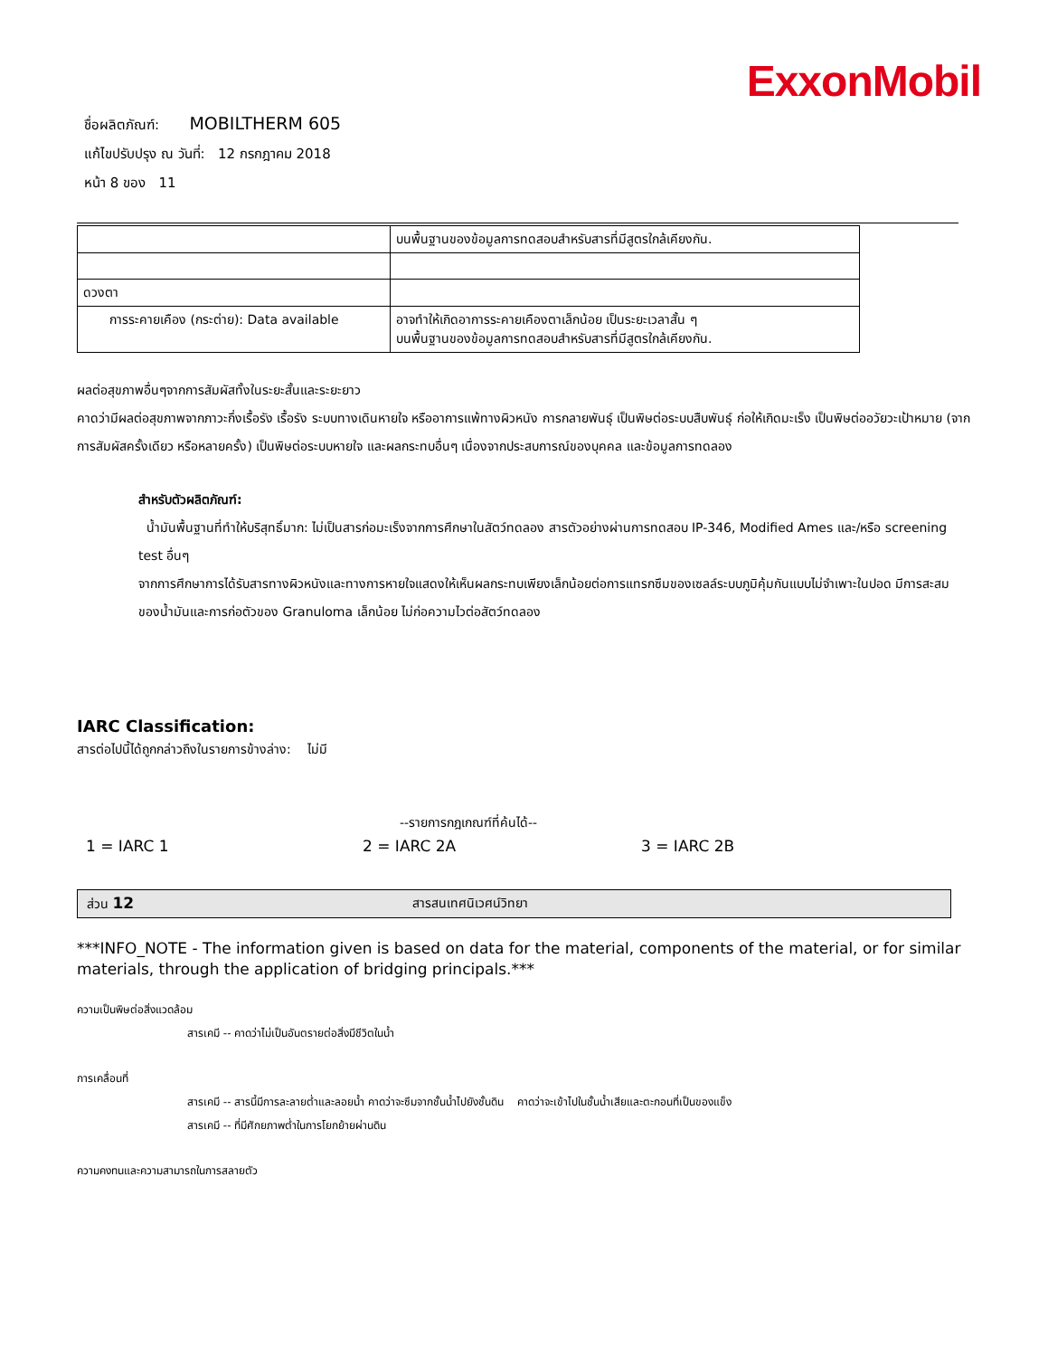ExxonMobil
ชื่อผลิตภัณฑ์: MOBILTHERM 605
แก้ไขปรับปรุง ณ วันที่: 12 กรกฎาคม 2018
หน้า 8 ของ 11
| | บนพื้นฐานของข้อมูลการทดสอบสำหรับสารที่มีสูตรใกล้เคียงกัน. |
| ดวงตา | |
| การระคายเคือง (กระต่าย): Data available | อาจทำให้เกิดอาการระคายเคืองตาเล็กน้อย เป็นระยะเวลาสั้น ๆ บนพื้นฐานของข้อมูลการทดสอบสำหรับสารที่มีสูตรใกล้เคียงกัน. |
ผลต่อสุขภาพอื่นๆจากการสัมผัสทั้งในระยะสั้นและระยะยาว
คาดว่ามีผลต่อสุขภาพจากภาวะกึ่งเรื้อรัง เรื้อรัง ระบบทางเดินหายใจ หรืออาการแพ้ทางผิวหนัง การกลายพันธุ์ เป็นพิษต่อระบบสืบพันธุ์ ก่อให้เกิดมะเร็ง เป็นพิษต่ออวัยวะเป้าหมาย (จากการสัมผัสครั้งเดียว หรือหลายครั้ง) เป็นพิษต่อระบบหายใจ และผลกระทบอื่นๆ เนื่องจากประสบการณ์ของบุคคล และข้อมูลการทดลอง
สำหรับตัวผลิตภัณฑ์:
น้ำมันพื้นฐานที่ทำให้บริสุทธิ์มาก: ไม่เป็นสารก่อมะเร็งจากการศึกษาในสัตว์ทดลอง สารตัวอย่างผ่านการทดสอบ IP-346, Modified Ames และ/หรือ screening test อื่นๆ
จากการศึกษาการได้รับสารทางผิวหนังและทางการหายใจแสดงให้เห็นผลกระทบเพียงเล็กน้อยต่อการแทรกซึมของเซลล์ระบบภูมิคุ้มกันแบบไม่จำเพาะในปอด มีการสะสมของน้ำมันและการก่อตัวของ Granuloma เล็กน้อย ไม่ก่อความไวต่อสัตว์ทดลอง
IARC Classification:
สารต่อไปนี้ได้ถูกกล่าวถึงในรายการข้างล่าง: ไม่มี
--รายการกฎเกณฑ์ที่ค้นได้--
1 = IARC 1 2 = IARC 2A 3 = IARC 2B
ส่วน 12 สารสนเทศนิเวศน์วิทยา
***INFO_NOTE - The information given is based on data for the material, components of the material, or for similar materials, through the application of bridging principals.***
ความเป็นพิษต่อสิ่งแวดล้อม
สารเคมี -- คาดว่าไม่เป็นอันตรายต่อสิ่งมีชีวิตในน้ำ
การเคลื่อนที่
สารเคมี -- สารนี้มีการละลายต่ำและลอยน้ำ คาดว่าจะซึมจากชั้นน้ำไปยังชั้นดิน คาดว่าจะเข้าไปในชั้นน้ำเสียและตะกอนที่เป็นของแข็ง
สารเคมี -- ที่มีศักยภาพต่ำในการโยกย้ายผ่านดิน
ความคงทนและความสามารถในการสลายตัว